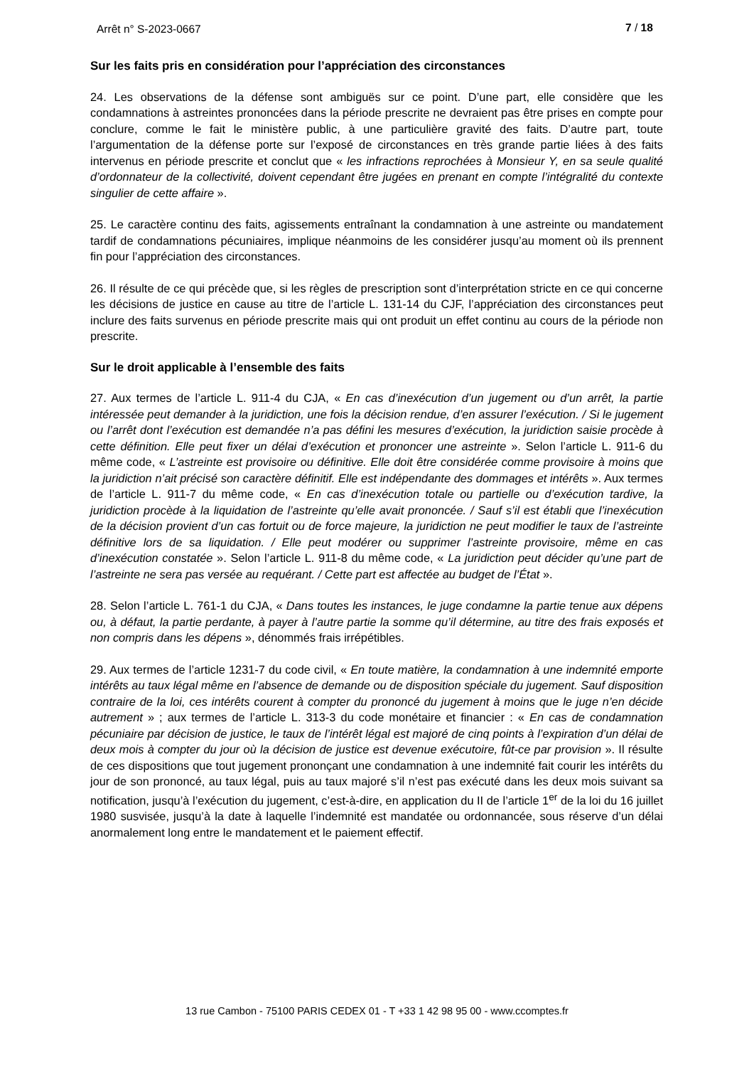Arrêt n° S-2023-0667 7 / 18
Sur les faits pris en considération pour l’appréciation des circonstances
24. Les observations de la défense sont ambiguës sur ce point. D’une part, elle considère que les condamnations à astreintes prononcées dans la période prescrite ne devraient pas être prises en compte pour conclure, comme le fait le ministère public, à une particulière gravité des faits. D’autre part, toute l’argumentation de la défense porte sur l’exposé de circonstances en très grande partie liées à des faits intervenus en période prescrite et conclut que « les infractions reprochées à Monsieur Y, en sa seule qualité d’ordonnateur de la collectivité, doivent cependant être jugées en prenant en compte l’intégralité du contexte singulier de cette affaire ».
25. Le caractère continu des faits, agissements entraînant la condamnation à une astreinte ou mandatement tardif de condamnations pécuniaires, implique néanmoins de les considérer jusqu’au moment où ils prennent fin pour l’appréciation des circonstances.
26. Il résulte de ce qui précède que, si les règles de prescription sont d’interprétation stricte en ce qui concerne les décisions de justice en cause au titre de l’article L. 131-14 du CJF, l’appréciation des circonstances peut inclure des faits survenus en période prescrite mais qui ont produit un effet continu au cours de la période non prescrite.
Sur le droit applicable à l’ensemble des faits
27. Aux termes de l’article L. 911-4 du CJA, « En cas d’inexécution d’un jugement ou d’un arrêt, la partie intéressée peut demander à la juridiction, une fois la décision rendue, d’en assurer l’exécution. / Si le jugement ou l’arrêt dont l’exécution est demandée n’a pas défini les mesures d’exécution, la juridiction saisie procède à cette définition. Elle peut fixer un délai d’exécution et prononcer une astreinte ». Selon l’article L. 911-6 du même code, « L’astreinte est provisoire ou définitive. Elle doit être considérée comme provisoire à moins que la juridiction n’ait précisé son caractère définitif. Elle est indépendante des dommages et intérêts ». Aux termes de l’article L. 911-7 du même code, « En cas d’inexécution totale ou partielle ou d’exécution tardive, la juridiction procède à la liquidation de l’astreinte qu’elle avait prononcée. / Sauf s’il est établi que l’inexécution de la décision provient d’un cas fortuit ou de force majeure, la juridiction ne peut modifier le taux de l’astreinte définitive lors de sa liquidation. / Elle peut modérer ou supprimer l’astreinte provisoire, même en cas d’inexécution constatée ». Selon l’article L. 911-8 du même code, « La juridiction peut décider qu’une part de l’astreinte ne sera pas versée au requérant. / Cette part est affectée au budget de l’État ».
28. Selon l’article L. 761-1 du CJA, « Dans toutes les instances, le juge condamne la partie tenue aux dépens ou, à défaut, la partie perdante, à payer à l’autre partie la somme qu’il détermine, au titre des frais exposés et non compris dans les dépens », dénommés frais irrépétibles.
29. Aux termes de l’article 1231-7 du code civil, « En toute matière, la condamnation à une indemnité emporte intérêts au taux légal même en l’absence de demande ou de disposition spéciale du jugement. Sauf disposition contraire de la loi, ces intérêts courent à compter du prononcé du jugement à moins que le juge n’en décide autrement » ; aux termes de l’article L. 313-3 du code monétaire et financier : « En cas de condamnation pécuniaire par décision de justice, le taux de l’intérêt légal est majoré de cinq points à l’expiration d’un délai de deux mois à compter du jour où la décision de justice est devenue exécutoire, fût-ce par provision ». Il résulte de ces dispositions que tout jugement prononçant une condamnation à une indemnité fait courir les intérêts du jour de son prononcé, au taux légal, puis au taux majoré s’il n’est pas exécuté dans les deux mois suivant sa notification, jusqu’à l’exécution du jugement, c’est-à-dire, en application du II de l’article 1<sup>er</sup> de la loi du 16 juillet 1980 susvisée, jusqu’à la date à laquelle l’indemnité est mandatée ou ordonnancée, sous réserve d’un délai anormalement long entre le mandatement et le paiement effectif.
13 rue Cambon - 75100 PARIS CEDEX 01 - T +33 1 42 98 95 00 - www.ccomptes.fr